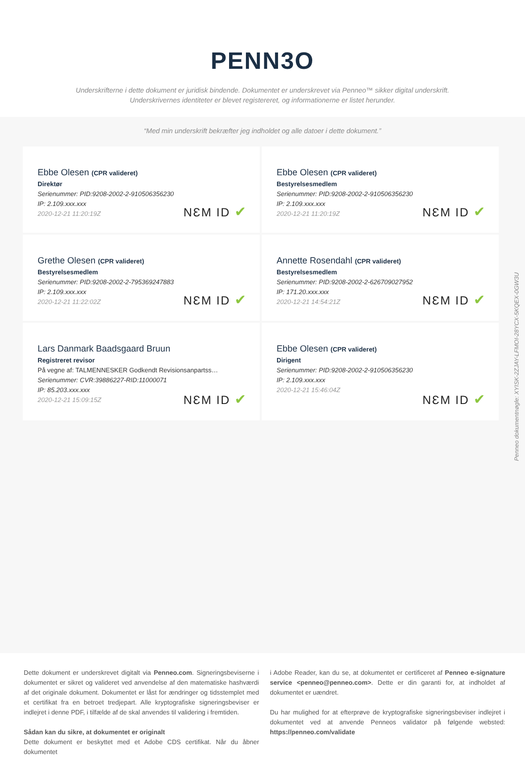PENN3O
Underskrifterne i dette dokument er juridisk bindende. Dokumentet er underskrevet via Penneo™ sikker digital underskrift.
Underskrivernes identiteter er blevet registereret, og informationerne er listet herunder.
“Med min underskrift bekræfter jeg indholdet og alle datoer i dette dokument.”
Ebbe Olesen (CPR valideret)
Direktør
Serienummer: PID:9208-2002-2-910506356230
IP: 2.109.xxx.xxx
2020-12-21 11:20:19Z
NƐM ID ✔
Ebbe Olesen (CPR valideret)
Bestyrelsesmedlem
Serienummer: PID:9208-2002-2-910506356230
IP: 2.109.xxx.xxx
2020-12-21 11:20:19Z
NƐM ID ✔
Grethe Olesen (CPR valideret)
Bestyrelsesmedlem
Serienummer: PID:9208-2002-2-795369247883
IP: 2.109.xxx.xxx
2020-12-21 11:22:02Z
NƐM ID ✔
Annette Rosendahl (CPR valideret)
Bestyrelsesmedlem
Serienummer: PID:9208-2002-2-626709027952
IP: 171.20.xxx.xxx
2020-12-21 14:54:21Z
NƐM ID ✔
Lars Danmark Baadsgaard Bruun
Registreret revisor
På vegne af: TALMENNESKER Godkendt Revisionsanpartss…
Serienummer: CVR:39886227-RID:11000071
IP: 85.203.xxx.xxx
2020-12-21 15:09:15Z
NƐM ID ✔
Ebbe Olesen (CPR valideret)
Dirigent
Serienummer: PID:9208-2002-2-910506356230
IP: 2.109.xxx.xxx
2020-12-21 15:46:04Z
NƐM ID ✔
Penneo dokumentnøgle: XYISK-2ZJAY-LFMOI-28YCX-5KQEX-0GW3U
Dette dokument er underskrevet digitalt via Penneo.com. Signeringsbeviserne i dokumentet er sikret og valideret ved anvendelse af den matematiske hashværdi af det originale dokument. Dokumentet er låst for ændringer og tidsstemplet med et certifikat fra en betroet tredjepart. Alle kryptografiske signeringsbeviser er indlejret i denne PDF, i tilfælde af de skal anvendes til validering i fremtiden.
Sådan kan du sikre, at dokumentet er originalt
Dette dokument er beskyttet med et Adobe CDS certifikat. Når du åbner dokumentet
i Adobe Reader, kan du se, at dokumentet er certificeret af Penneo e-signature service <penneo@penneo.com>. Dette er din garanti for, at indholdet af dokumentet er uændret.
Du har mulighed for at efterprøve de kryptografiske signeringsbeviser indlejret i dokumentet ved at anvende Penneos validator på følgende websted: https://penneo.com/validate